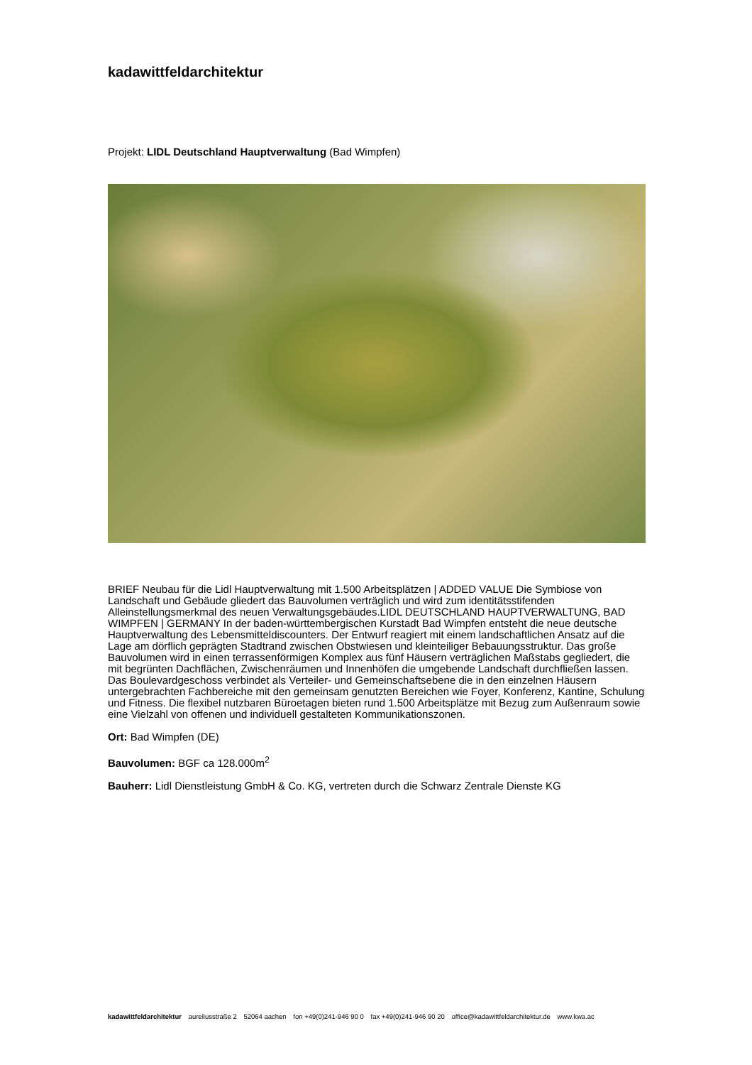kadawittfeldarchitektur
Projekt: LIDL Deutschland Hauptverwaltung (Bad Wimpfen)
BRIEF Neubau für die Lidl Hauptverwaltung mit 1.500 Arbeitsplätzen | ADDED VALUE Die Symbiose von Landschaft und Gebäude gliedert das Bauvolumen verträglich und wird zum identitätsstifenden Alleinstellungsmerkmal des neuen Verwaltungsgebäudes.LIDL DEUTSCHLAND HAUPTVERWALTUNG, BAD WIMPFEN | GERMANY In der baden-württembergischen Kurstadt Bad Wimpfen entsteht die neue deutsche Hauptverwaltung des Lebensmitteldiscounters. Der Entwurf reagiert mit einem landschaftlichen Ansatz auf die Lage am dörflich geprägten Stadtrand zwischen Obstwiesen und kleinteiliger Bebauungsstruktur. Das große Bauvolumen wird in einen terrassenförmigen Komplex aus fünf Häusern verträglichen Maßstabs gegliedert, die mit begrünten Dachflächen, Zwischenräumen und Innenhöfen die umgebende Landschaft durchfließen lassen. Das Boulevardgeschoss verbindet als Verteiler- und Gemeinschaftsebene die in den einzelnen Häusern untergebrachten Fachbereiche mit den gemeinsam genutzten Bereichen wie Foyer, Konferenz, Kantine, Schulung und Fitness. Die flexibel nutzbaren Büroetagen bieten rund 1.500 Arbeitsplätze mit Bezug zum Außenraum sowie eine Vielzahl von offenen und individuell gestalteten Kommunikationszonen.
Ort: Bad Wimpfen (DE)
Bauvolumen: BGF ca 128.000m<sup>2</sup>
Bauherr: Lidl Dienstleistung GmbH & Co. KG, vertreten durch die Schwarz Zentrale Dienste KG
kadawittfeldarchitektur aureliusstraße 2 52064 aachen fon +49(0)241-946 90 0 fax +49(0)241-946 90 20 office@kadawittfeldarchitektur.de www.kwa.ac